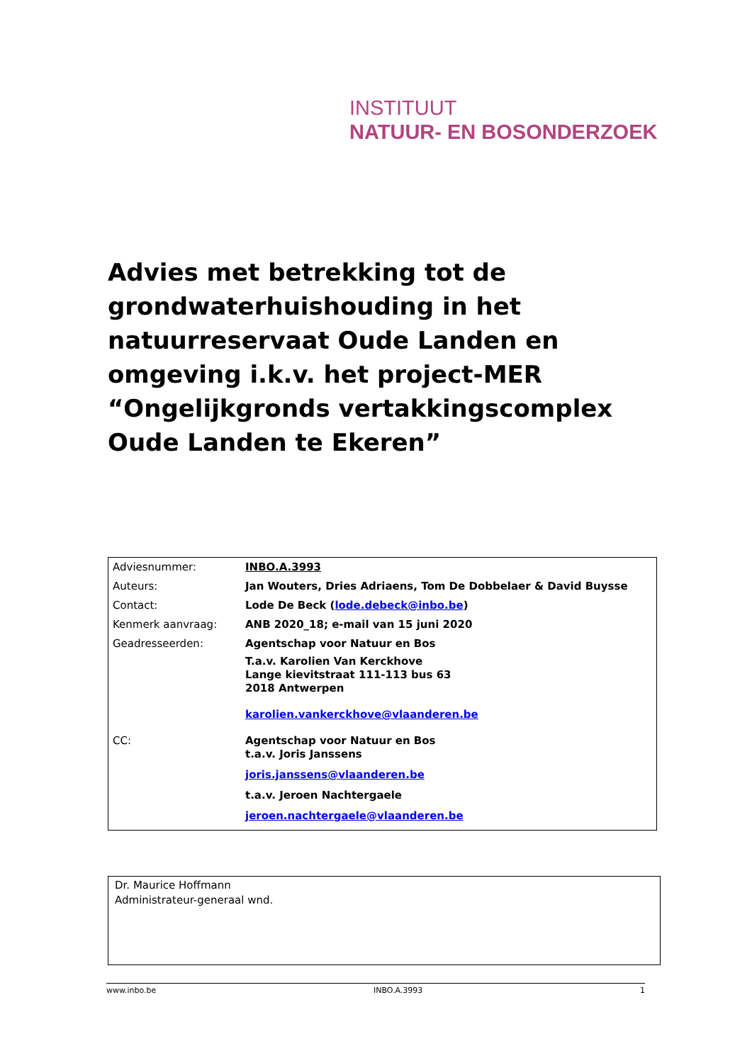INSTITUUT
NATUUR- EN BOSONDERZOEK
Advies met betrekking tot de grondwaterhuishouding in het natuurreservaat Oude Landen en omgeving i.k.v. het project-MER “Ongelijkgronds vertakkingscomplex Oude Landen te Ekeren”
| Adviesnummer: | INBO.A.3993 |
| Auteurs: | Jan Wouters, Dries Adriaens, Tom De Dobbelaer & David Buysse |
| Contact: | Lode De Beck ( lode.debeck@inbo.be ) |
| Kenmerk aanvraag: | ANB 2020_18; e-mail van 15 juni 2020 |
| Geadresseerden: | Agentschap voor Natuur en Bos T.a.v. Karolien Van Kerckhove Lange kievitstraat 111-113 bus 63 2018 Antwerpen karolien.vankerckhove@vlaanderen.be |
| CC: | Agentschap voor Natuur en Bos t.a.v. Joris Janssens joris.janssens@vlaanderen.be t.a.v. Jeroen Nachtergaele jeroen.nachtergaele@vlaanderen.be |
Dr. Maurice Hoffmann
Administrateur-generaal wnd.
www.inbo.be INBO.A.3993 1